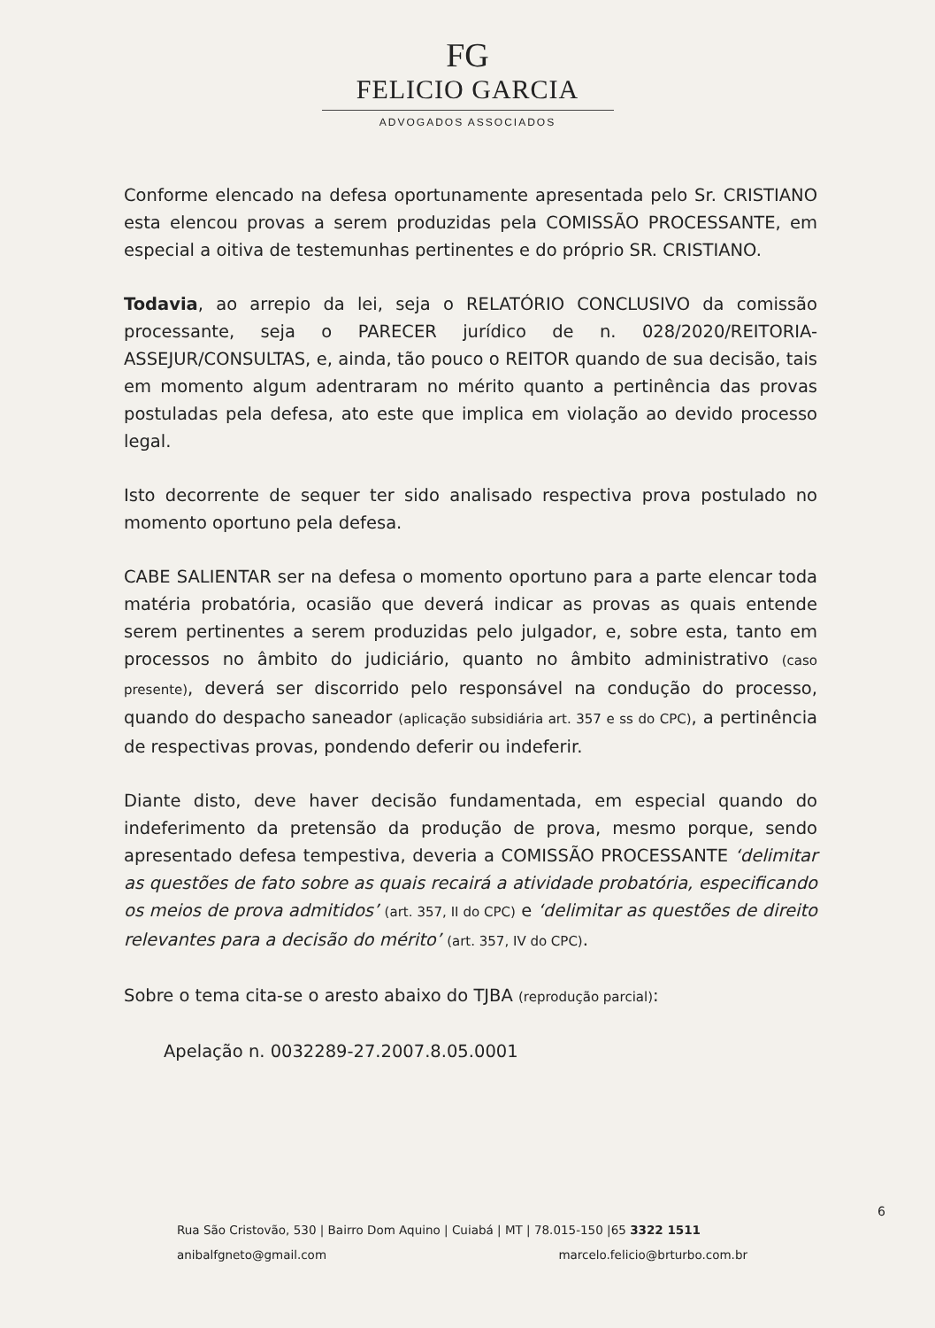FG
FELICIO GARCIA
ADVOGADOS ASSOCIADOS
Conforme elencado na defesa oportunamente apresentada pelo Sr. CRISTIANO esta elencou provas a serem produzidas pela COMISSÃO PROCESSANTE, em especial a oitiva de testemunhas pertinentes e do próprio SR. CRISTIANO.
Todavia, ao arrepio da lei, seja o RELATÓRIO CONCLUSIVO da comissão processante, seja o PARECER jurídico de n. 028/2020/REITORIA-ASSEJUR/CONSULTAS, e, ainda, tão pouco o REITOR quando de sua decisão, tais em momento algum adentraram no mérito quanto a pertinência das provas postuladas pela defesa, ato este que implica em violação ao devido processo legal.
Isto decorrente de sequer ter sido analisado respectiva prova postulado no momento oportuno pela defesa.
CABE SALIENTAR ser na defesa o momento oportuno para a parte elencar toda matéria probatória, ocasião que deverá indicar as provas as quais entende serem pertinentes a serem produzidas pelo julgador, e, sobre esta, tanto em processos no âmbito do judiciário, quanto no âmbito administrativo (caso presente), deverá ser discorrido pelo responsável na condução do processo, quando do despacho saneador (aplicação subsidiária art. 357 e ss do CPC), a pertinência de respectivas provas, pondendo deferir ou indeferir.
Diante disto, deve haver decisão fundamentada, em especial quando do indeferimento da pretensão da produção de prova, mesmo porque, sendo apresentado defesa tempestiva, deveria a COMISSÃO PROCESSANTE ‘delimitar as questões de fato sobre as quais recairá a atividade probatória, especificando os meios de prova admitidos’ (art. 357, II do CPC) e ‘delimitar as questões de direito relevantes para a decisão do mérito’ (art. 357, IV do CPC).
Sobre o tema cita-se o aresto abaixo do TJBA (reprodução parcial):
Apelação n. 0032289-27.2007.8.05.0001
6
Rua São Cristovão, 530 | Bairro Dom Aquino | Cuiabá | MT | 78.015-150 |65 3322 1511
anibalfgneto@gmail.com marcelo.felicio@brturbo.com.br